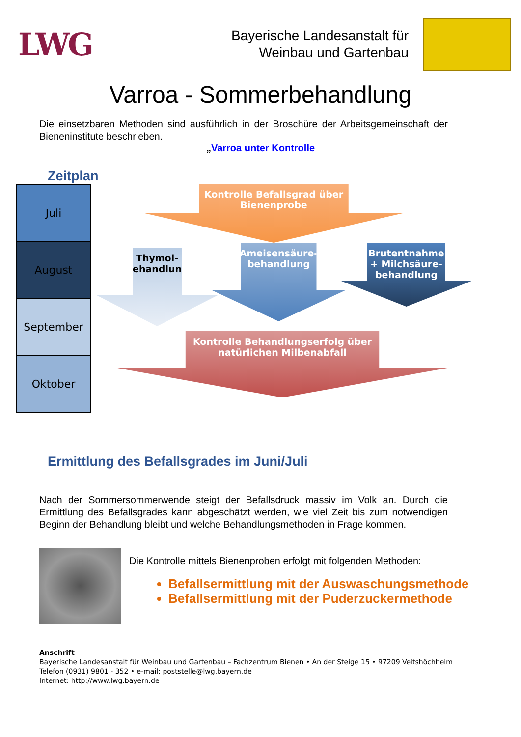LWG
Bayerische Landesanstalt für
Weinbau und Gartenbau
Varroa - Sommerbehandlung
Die einsetzbaren Methoden sind ausführlich in der Broschüre der Arbeitsgemeinschaft der Bieneninstitute beschrieben.
„Varroa unter Kontrolle
Zeitplan
Juli
August
September
Oktober
Kontrolle Befallsgrad über
Bienenprobe
Thymol-
behandlung
Ameisensäure-
behandlung
Brutentnahme
+ Milchsäure-
behandlung
Kontrolle Behandlungserfolg über
natürlichen Milbenabfall
Ermittlung des Befallsgrades im Juni/Juli
Nach der Sommersommerwende steigt der Befallsdruck massiv im Volk an. Durch die Ermittlung des Befallsgrades kann abgeschätzt werden, wie viel Zeit bis zum notwendigen Beginn der Behandlung bleibt und welche Behandlungsmethoden in Frage kommen.
Die Kontrolle mittels Bienenproben erfolgt mit folgenden Methoden:
Befallsermittlung mit der Auswaschungsmethode
Befallsermittlung mit der Puderzuckermethode
Anschrift
Bayerische Landesanstalt für Weinbau und Gartenbau – Fachzentrum Bienen • An der Steige 15 • 97209 Veitshöchheim
Telefon (0931) 9801 - 352 • e-mail: poststelle@lwg.bayern.de
Internet: http://www.lwg.bayern.de